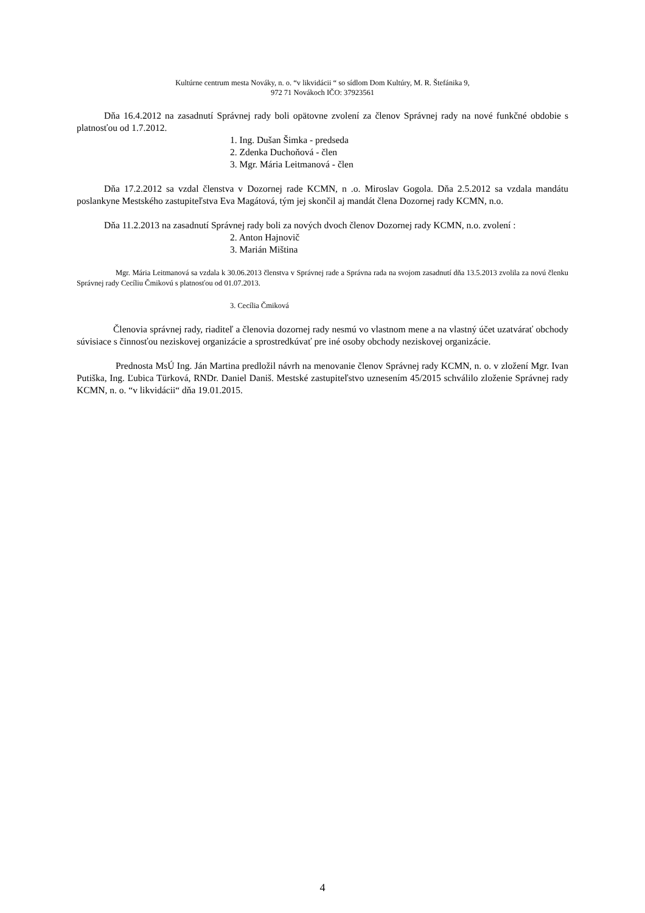Kultúrne centrum mesta Nováky, n. o. “v likvidácii “ so sídlom Dom Kultúry, M. R. Štefánika 9,
972 71 Novákoch IČO: 37923561
Dňa 16.4.2012 na zasadnutí Správnej rady boli opätovne zvolení za členov Správnej rady na nové funkčné obdobie s platnosťou od 1.7.2012.
1. Ing. Dušan Šimka - predseda
2. Zdenka Duchoňová - člen
3. Mgr. Mária Leitmanová - člen
Dňa 17.2.2012 sa vzdal členstva v Dozornej rade KCMN, n .o. Miroslav Gogola. Dňa 2.5.2012 sa vzdala mandátu poslankyne Mestského zastupiteľstva Eva Magátová, tým jej skončil aj mandát člena Dozornej rady KCMN, n.o.
Dňa 11.2.2013 na zasadnutí Správnej rady boli za nových dvoch členov Dozornej rady KCMN, n.o. zvolení :
2. Anton Hajnovič
3. Marián Miština
Mgr. Mária Leitmanová sa vzdala k 30.06.2013 členstva v Správnej rade a Správna rada na svojom zasadnutí dňa 13.5.2013 zvolila za novú členku Správnej rady Cecíliu Čmikovú s platnosťou od 01.07.2013.
3. Cecília Čmiková
Členovia správnej rady, riaditeľ a členovia dozornej rady nesmú vo vlastnom mene a na vlastný účet uzatvárať obchody súvisiace s činnosťou neziskovej organizácie a sprostredkúvať pre iné osoby obchody neziskovej organizácie.
Prednosta MsÚ Ing. Ján Martina predložil návrh na menovanie členov Správnej rady KCMN, n. o. v zložení Mgr. Ivan Putiška, Ing. Ľubica Türková, RNDr. Daniel Daniš. Mestské zastupiteľstvo uznesením 45/2015 schválilo zloženie Správnej rady KCMN, n. o. “v likvidácii“ dňa 19.01.2015.
4